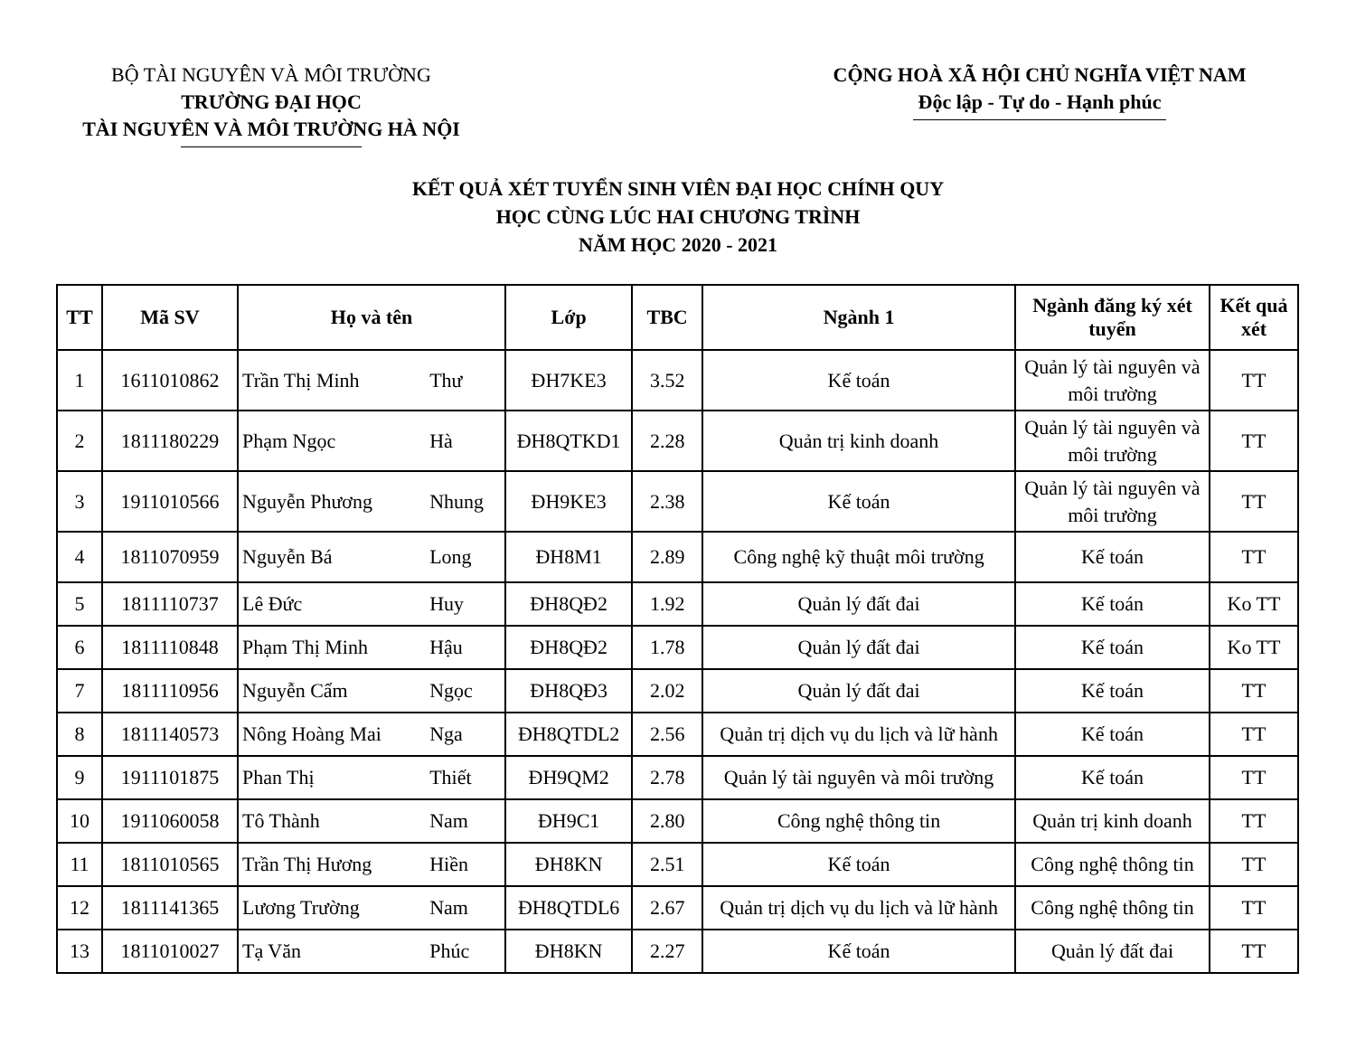BỘ TÀI NGUYÊN VÀ MÔI TRƯỜNG
TRƯỜNG ĐẠI HỌC
TÀI NGUYÊN VÀ MÔI TRƯỜNG HÀ NỘI
CỘNG HOÀ XÃ HỘI CHỦ NGHĨA VIỆT NAM
Độc lập - Tự do - Hạnh phúc
KẾT QUẢ XÉT TUYỂN SINH VIÊN ĐẠI HỌC CHÍNH QUY
HỌC CÙNG LÚC HAI CHƯƠNG TRÌNH
NĂM HỌC 2020 - 2021
| TT | Mã SV | Họ và tên | | Lớp | TBC | Ngành 1 | Ngành đăng ký xét tuyển | Kết quả xét |
| --- | --- | --- | --- | --- | --- | --- | --- | --- |
| 1 | 1611010862 | Trần Thị Minh | Thư | ĐH7KE3 | 3.52 | Kế toán | Quản lý tài nguyên và môi trường | TT |
| 2 | 1811180229 | Phạm Ngọc | Hà | ĐH8QTKD1 | 2.28 | Quản trị kinh doanh | Quản lý tài nguyên và môi trường | TT |
| 3 | 1911010566 | Nguyễn Phương | Nhung | ĐH9KE3 | 2.38 | Kế toán | Quản lý tài nguyên và môi trường | TT |
| 4 | 1811070959 | Nguyễn Bá | Long | ĐH8M1 | 2.89 | Công nghệ kỹ thuật môi trường | Kế toán | TT |
| 5 | 1811110737 | Lê Đức | Huy | ĐH8QĐ2 | 1.92 | Quản lý đất đai | Kế toán | Ko TT |
| 6 | 1811110848 | Phạm Thị Minh | Hậu | ĐH8QĐ2 | 1.78 | Quản lý đất đai | Kế toán | Ko TT |
| 7 | 1811110956 | Nguyễn Cẩm | Ngọc | ĐH8QĐ3 | 2.02 | Quản lý đất đai | Kế toán | TT |
| 8 | 1811140573 | Nông Hoàng Mai | Nga | ĐH8QTDL2 | 2.56 | Quản trị dịch vụ du lịch và lữ hành | Kế toán | TT |
| 9 | 1911101875 | Phan Thị | Thiết | ĐH9QM2 | 2.78 | Quản lý tài nguyên và môi trường | Kế toán | TT |
| 10 | 1911060058 | Tô Thành | Nam | ĐH9C1 | 2.80 | Công nghệ thông tin | Quản trị kinh doanh | TT |
| 11 | 1811010565 | Trần Thị Hương | Hiền | ĐH8KN | 2.51 | Kế toán | Công nghệ thông tin | TT |
| 12 | 1811141365 | Lương Trường | Nam | ĐH8QTDL6 | 2.67 | Quản trị dịch vụ du lịch và lữ hành | Công nghệ thông tin | TT |
| 13 | 1811010027 | Tạ Văn | Phúc | ĐH8KN | 2.27 | Kế toán | Quản lý đất đai | TT |